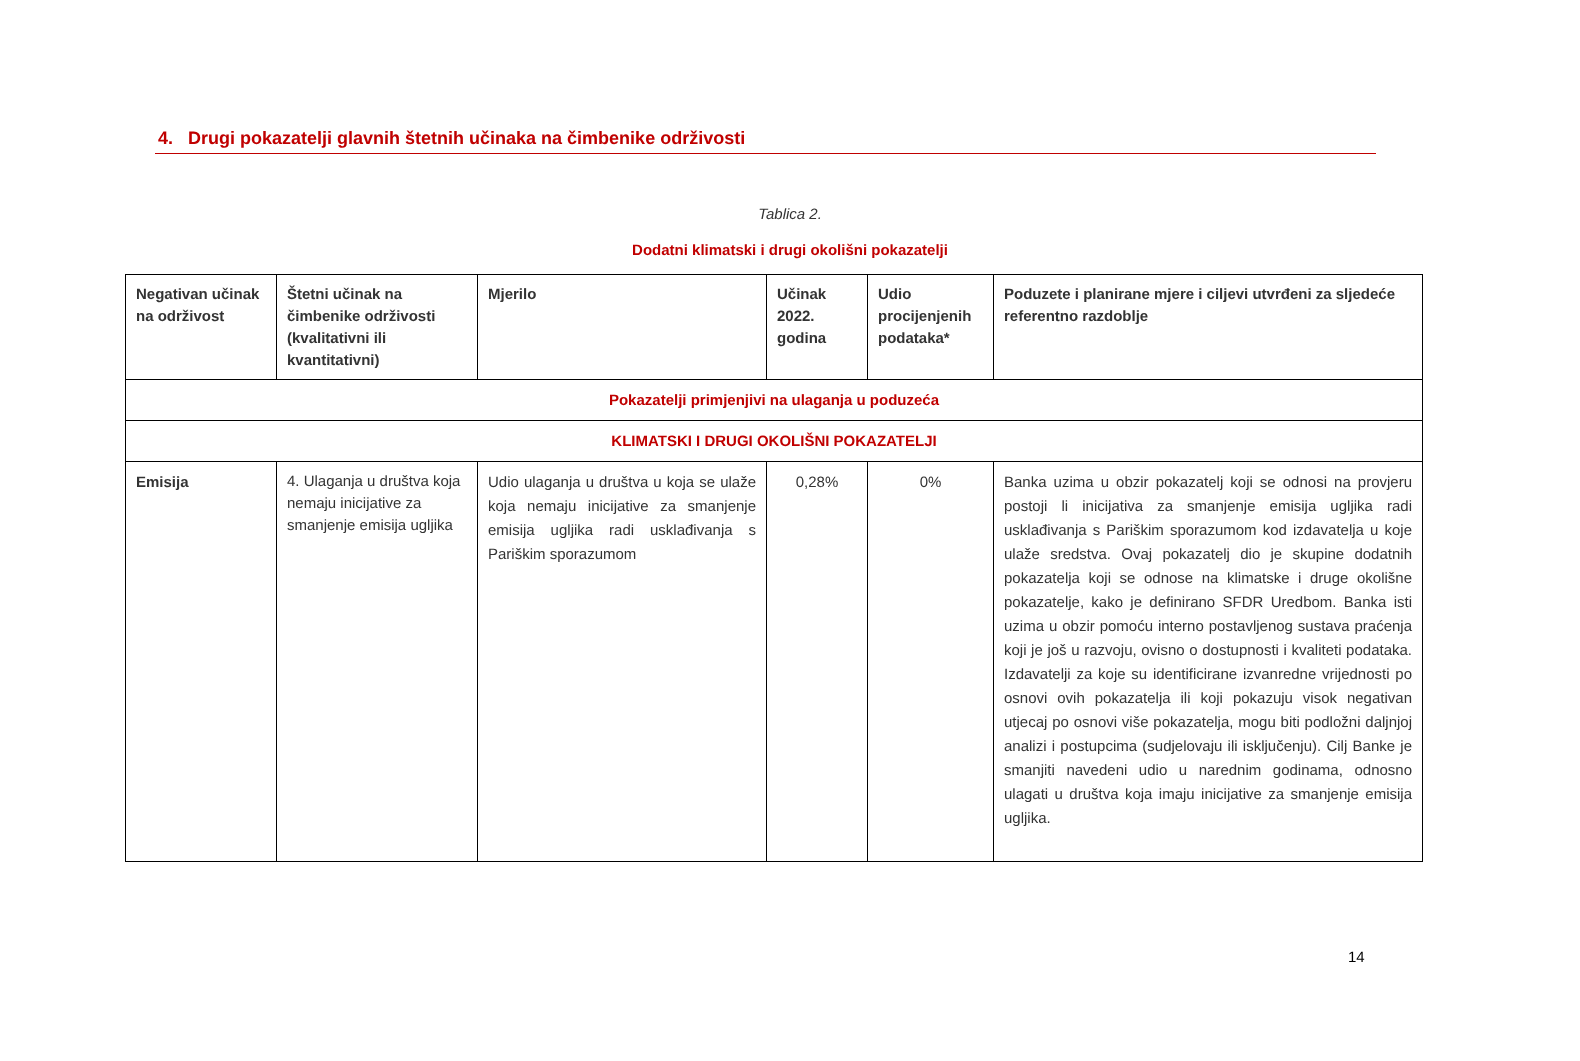4. Drugi pokazatelji glavnih štetnih učinaka na čimbenike održivosti
Tablica 2.
Dodatni klimatski i drugi okolišni pokazatelji
| Negativan učinak na održivost | Štetni učinak na čimbenike održivosti (kvalitativni ili kvantitativni) | Mjerilo | Učinak 2022. godina | Udio procijenjenih podataka* | Poduzete i planirane mjere i ciljevi utvrđeni za sljedeće referentno razdoblje |
| --- | --- | --- | --- | --- | --- |
| Pokazatelji primjenjivi na ulaganja u poduzeća | | | | | |
| KLIMATSKI I DRUGI OKOLIŠNI POKAZATELJI | | | | | |
| Emisija | 4. Ulaganja u društva koja nemaju inicijative za smanjenje emisija ugljika | Udio ulaganja u društva u koja se ulaže koja nemaju inicijative za smanjenje emisija ugljika radi usklađivanja s Pariškim sporazumom | 0,28% | 0% | Banka uzima u obzir pokazatelj koji se odnosi na provjeru postoji li inicijativa za smanjenje emisija ugljika radi usklađivanja s Pariškim sporazumom kod izdavatelja u koje ulaže sredstva. Ovaj pokazatelj dio je skupine dodatnih pokazatelja koji se odnose na klimatske i druge okolišne pokazatelje, kako je definirano SFDR Uredbom. Banka isti uzima u obzir pomoću interno postavljenog sustava praćenja koji je još u razvoju, ovisno o dostupnosti i kvaliteti podataka. Izdavatelji za koje su identificirane izvanredne vrijednosti po osnovi ovih pokazatelja ili koji pokazuju visok negativan utjecaj po osnovi više pokazatelja, mogu biti podložni daljnjoj analizi i postupcima (sudjelovaju ili isključenju). Cilj Banke je smanjiti navedeni udio u narednim godinama, odnosno ulagati u društva koja imaju inicijative za smanjenje emisija ugljika. |
14